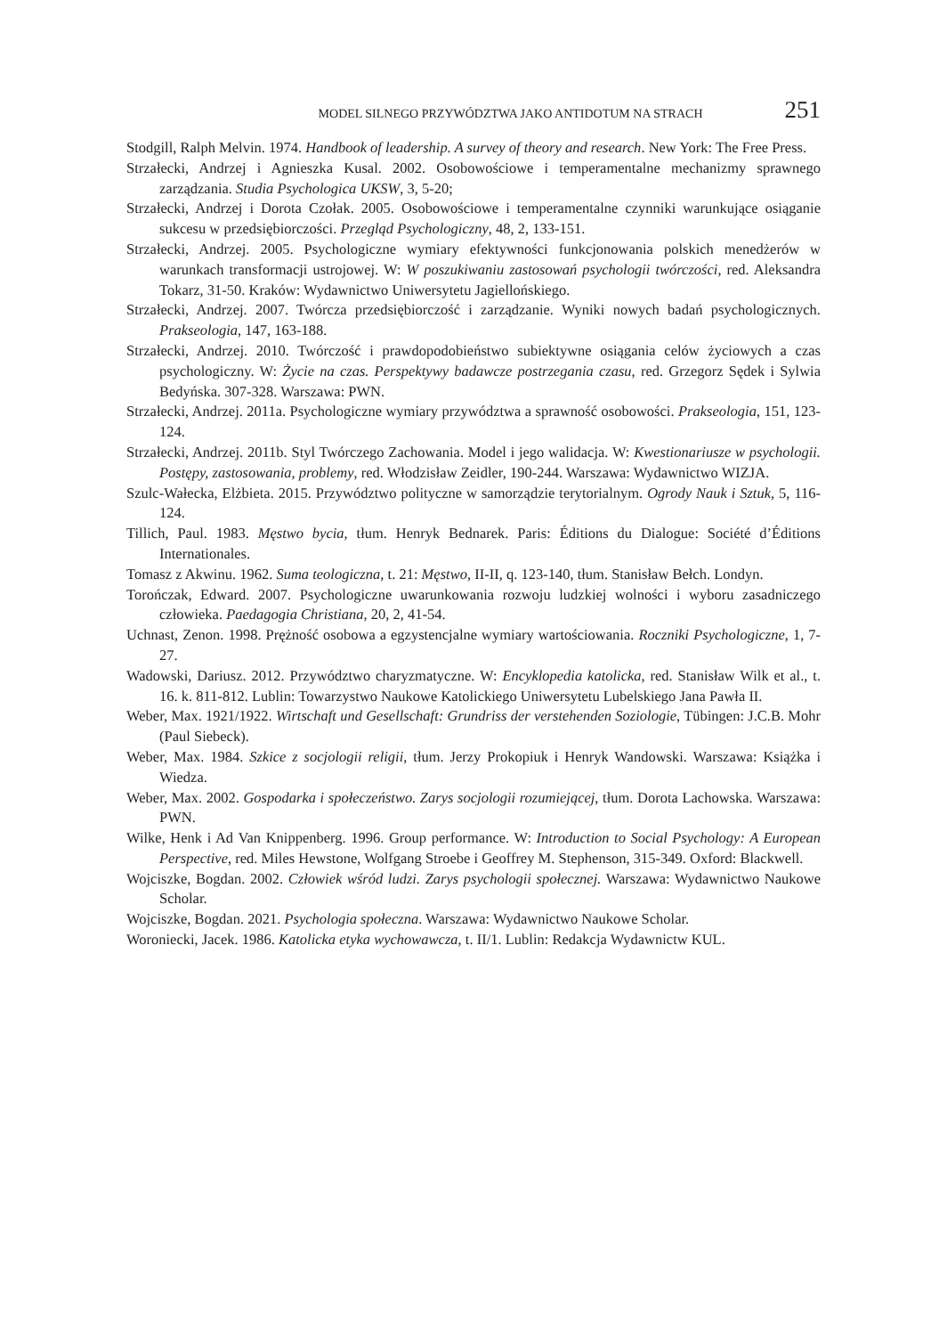MODEL SILNEGO PRZYWÓDZTWA JAKO ANTIDOTUM NA STRACH 251
Stodgill, Ralph Melvin. 1974. Handbook of leadership. A survey of theory and research. New York: The Free Press.
Strzałecki, Andrzej i Agnieszka Kusal. 2002. Osobowościowe i temperamentalne mechanizmy sprawnego zarządzania. Studia Psychologica UKSW, 3, 5-20;
Strzałecki, Andrzej i Dorota Czołak. 2005. Osobowościowe i temperamentalne czynniki warunkujące osiąganie sukcesu w przedsiębiorczości. Przegląd Psychologiczny, 48, 2, 133-151.
Strzałecki, Andrzej. 2005. Psychologiczne wymiary efektywności funkcjonowania polskich menedżerów w warunkach transformacji ustrojowej. W: W poszukiwaniu zastosowań psychologii twórczości, red. Aleksandra Tokarz, 31-50. Kraków: Wydawnictwo Uniwersytetu Jagiellońskiego.
Strzałecki, Andrzej. 2007. Twórcza przedsiębiorczość i zarządzanie. Wyniki nowych badań psychologicznych. Prakseologia, 147, 163-188.
Strzałecki, Andrzej. 2010. Twórczość i prawdopodobieństwo subiektywne osiągania celów życiowych a czas psychologiczny. W: Życie na czas. Perspektywy badawcze postrzegania czasu, red. Grzegorz Sędek i Sylwia Bedyńska. 307-328. Warszawa: PWN.
Strzałecki, Andrzej. 2011a. Psychologiczne wymiary przywództwa a sprawność osobowości. Prakseologia, 151, 123-124.
Strzałecki, Andrzej. 2011b. Styl Twórczego Zachowania. Model i jego walidacja. W: Kwestionariusze w psychologii. Postępy, zastosowania, problemy, red. Włodzisław Zeidler, 190-244. Warszawa: Wydawnictwo WIZJA.
Szulc-Wałecka, Elżbieta. 2015. Przywództwo polityczne w samorządzie terytorialnym. Ogrody Nauk i Sztuk, 5, 116-124.
Tillich, Paul. 1983. Męstwo bycia, tłum. Henryk Bednarek. Paris: Éditions du Dialogue: Société d’Éditions Internationales.
Tomasz z Akwinu. 1962. Suma teologiczna, t. 21: Męstwo, II-II, q. 123-140, tłum. Stanisław Bełch. Londyn.
Torończak, Edward. 2007. Psychologiczne uwarunkowania rozwoju ludzkiej wolności i wyboru zasadniczego człowieka. Paedagogia Christiana, 20, 2, 41-54.
Uchnast, Zenon. 1998. Prężność osobowa a egzystencjalne wymiary wartościowania. Roczniki Psychologiczne, 1, 7-27.
Wadowski, Dariusz. 2012. Przywództwo charyzmatyczne. W: Encyklopedia katolicka, red. Stanisław Wilk et al., t. 16. k. 811-812. Lublin: Towarzystwo Naukowe Katolickiego Uniwersytetu Lubelskiego Jana Pawła II.
Weber, Max. 1921/1922. Wirtschaft und Gesellschaft: Grundriss der verstehenden Soziologie, Tübingen: J.C.B. Mohr (Paul Siebeck).
Weber, Max. 1984. Szkice z socjologii religii, tłum. Jerzy Prokopiuk i Henryk Wandowski. Warszawa: Książka i Wiedza.
Weber, Max. 2002. Gospodarka i społeczeństwo. Zarys socjologii rozumiejącej, tłum. Dorota Lachowska. Warszawa: PWN.
Wilke, Henk i Ad Van Knippenberg. 1996. Group performance. W: Introduction to Social Psychology: A European Perspective, red. Miles Hewstone, Wolfgang Stroebe i Geoffrey M. Stephenson, 315-349. Oxford: Blackwell.
Wojciszke, Bogdan. 2002. Człowiek wśród ludzi. Zarys psychologii społecznej. Warszawa: Wydawnictwo Naukowe Scholar.
Wojciszke, Bogdan. 2021. Psychologia społeczna. Warszawa: Wydawnictwo Naukowe Scholar.
Woroniecki, Jacek. 1986. Katolicka etyka wychowawcza, t. II/1. Lublin: Redakcja Wydawnictw KUL.